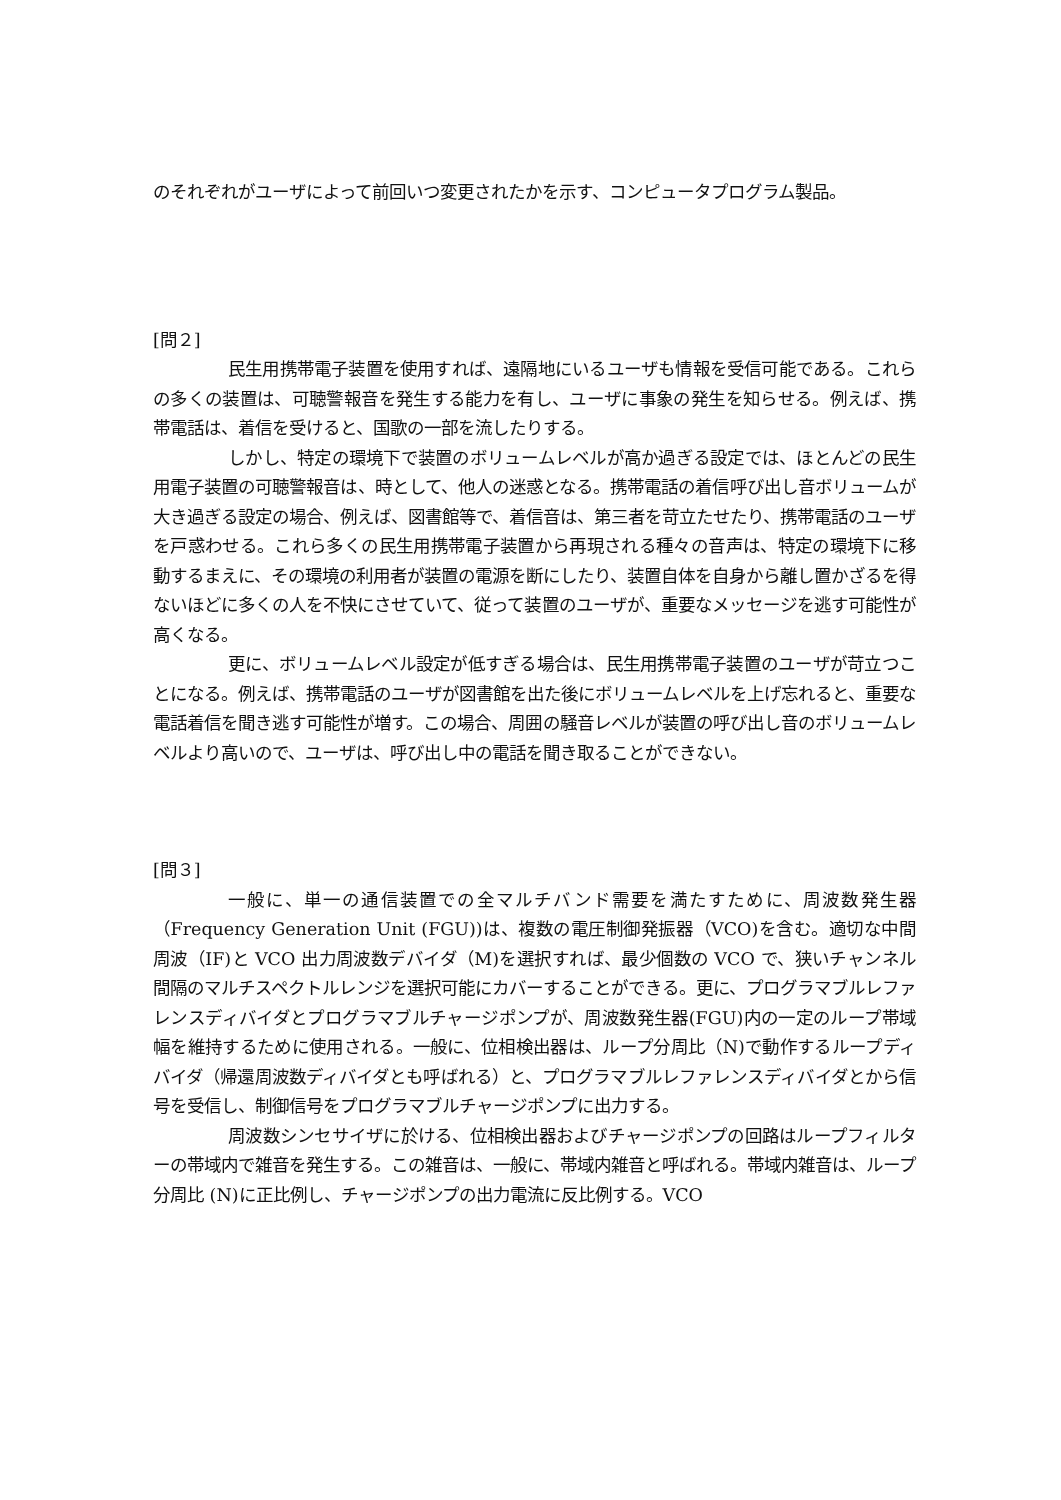のそれぞれがユーザによって前回いつ変更されたかを示す、コンピュータプログラム製品。
[問２]
民生用携帯電子装置を使用すれば、遠隔地にいるユーザも情報を受信可能である。これらの多くの装置は、可聴警報音を発生する能力を有し、ユーザに事象の発生を知らせる。例えば、携帯電話は、着信を受けると、国歌の一部を流したりする。
しかし、特定の環境下で装置のボリュームレベルが高か過ぎる設定では、ほとんどの民生用電子装置の可聴警報音は、時として、他人の迷惑となる。携帯電話の着信呼び出し音ボリュームが大き過ぎる設定の場合、例えば、図書館等で、着信音は、第三者を苛立たせたり、携帯電話のユーザを戸惑わせる。これら多くの民生用携帯電子装置から再現される種々の音声は、特定の環境下に移動するまえに、その環境の利用者が装置の電源を断にしたり、装置自体を自身から離し置かざるを得ないほどに多くの人を不快にさせていて、従って装置のユーザが、重要なメッセージを逃す可能性が高くなる。
更に、ボリュームレベル設定が低すぎる場合は、民生用携帯電子装置のユーザが苛立つことになる。例えば、携帯電話のユーザが図書館を出た後にボリュームレベルを上げ忘れると、重要な電話着信を聞き逃す可能性が増す。この場合、周囲の騒音レベルが装置の呼び出し音のボリュームレベルより高いので、ユーザは、呼び出し中の電話を聞き取ることができない。
[問３]
一般に、単一の通信装置での全マルチバンド需要を満たすために、周波数発生器（Frequency Generation Unit (FGU))は、複数の電圧制御発振器（VCO)を含む。適切な中間周波（IF)と VCO 出力周波数デバイダ（M)を選択すれば、最少個数の VCO で、狭いチャンネル間隔のマルチスペクトルレンジを選択可能にカバーすることができる。更に、プログラマブルレファレンスディバイダとプログラマブルチャージポンプが、周波数発生器(FGU)内の一定のループ帯域幅を維持するために使用される。一般に、位相検出器は、ループ分周比（N)で動作するループディバイダ（帰還周波数ディバイダとも呼ばれる）と、プログラマブルレファレンスディバイダとから信号を受信し、制御信号をプログラマブルチャージポンプに出力する。
周波数シンセサイザに於ける、位相検出器およびチャージポンプの回路はループフィルターの帯域内で雑音を発生する。この雑音は、一般に、帯域内雑音と呼ばれる。帯域内雑音は、ループ分周比 (N)に正比例し、チャージポンプの出力電流に反比例する。VCO